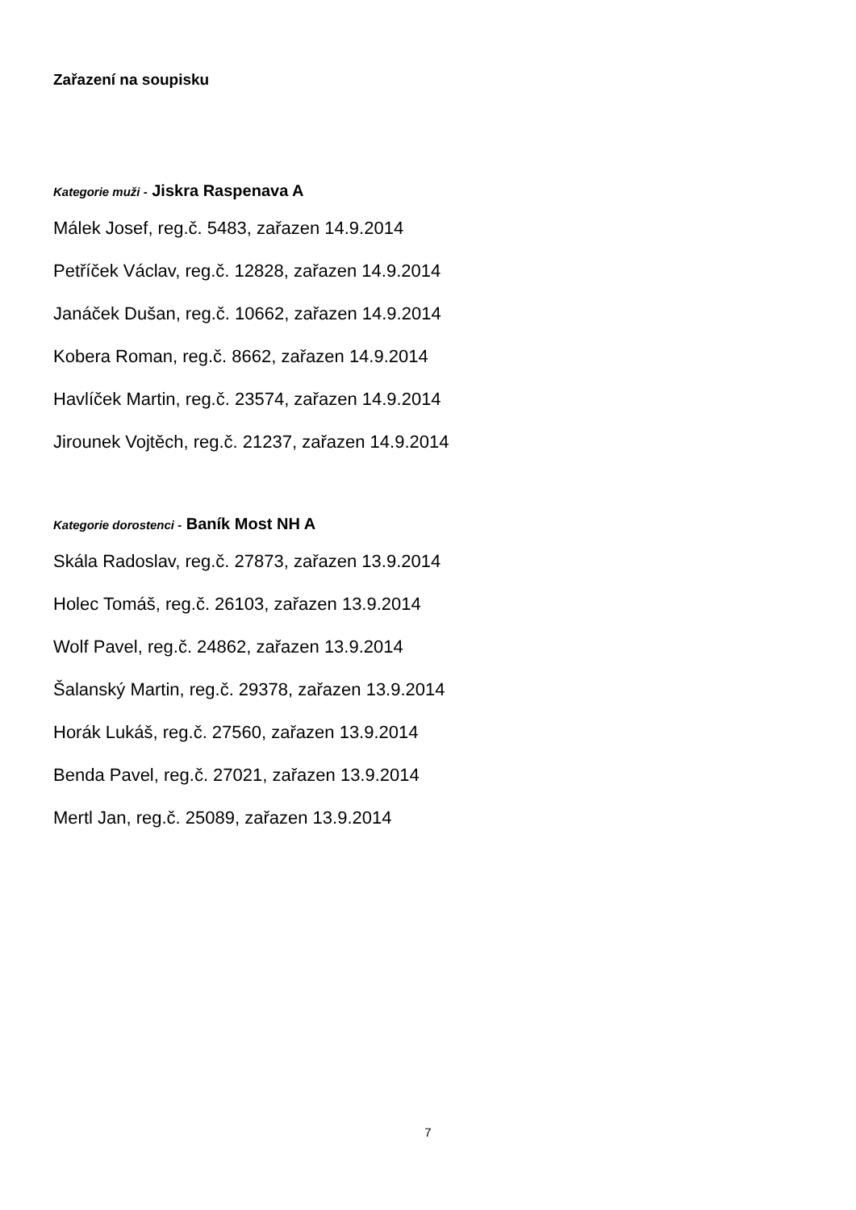Zařazení na soupisku
Kategorie muži - Jiskra Raspenava A
Málek Josef, reg.č. 5483, zařazen 14.9.2014
Petříček Václav, reg.č. 12828, zařazen 14.9.2014
Janáček Dušan, reg.č. 10662, zařazen 14.9.2014
Kobera Roman, reg.č. 8662, zařazen 14.9.2014
Havlíček Martin, reg.č. 23574, zařazen 14.9.2014
Jirounek Vojtěch, reg.č. 21237, zařazen 14.9.2014
Kategorie dorostenci - Baník Most NH A
Skála Radoslav, reg.č. 27873, zařazen 13.9.2014
Holec Tomáš, reg.č. 26103, zařazen 13.9.2014
Wolf Pavel, reg.č. 24862, zařazen 13.9.2014
Šalanský Martin, reg.č. 29378, zařazen 13.9.2014
Horák Lukáš, reg.č. 27560, zařazen 13.9.2014
Benda Pavel, reg.č. 27021, zařazen 13.9.2014
Mertl Jan, reg.č. 25089, zařazen 13.9.2014
7